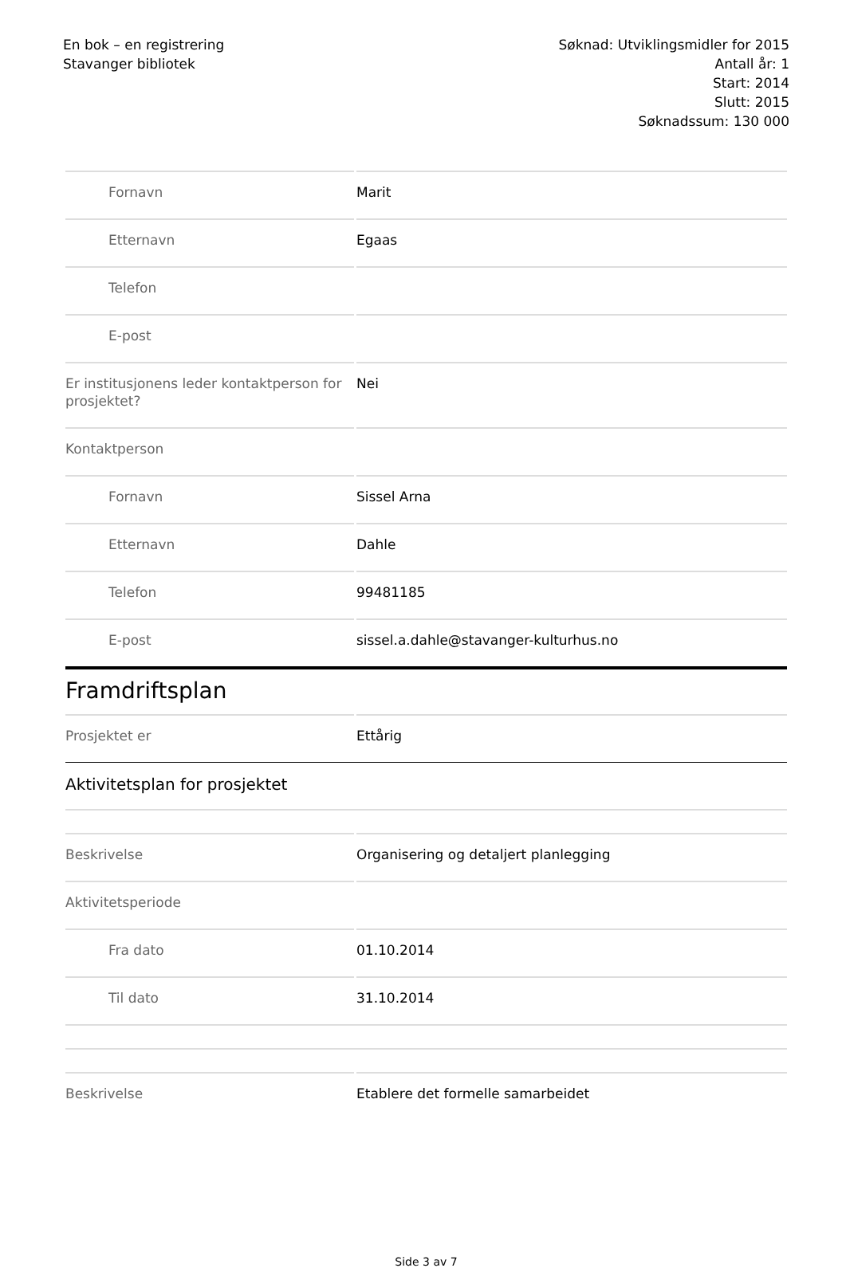En bok – en registrering
Stavanger bibliotek
Søknad: Utviklingsmidler for 2015
Antall år: 1
Start: 2014
Slutt: 2015
Søknadssum: 130 000
| Fornavn | Marit |
| Etternavn | Egaas |
| Telefon | |
| E-post | |
| Er institusjonens leder kontaktperson for prosjektet? | Nei |
| Kontaktperson | |
| Fornavn | Sissel Arna |
| Etternavn | Dahle |
| Telefon | 99481185 |
| E-post | sissel.a.dahle@stavanger-kulturhus.no |
| Framdriftsplan | |
| Prosjektet er | Ettårig |
| Aktivitetsplan for prosjektet | |
| Beskrivelse | Organisering og detaljert planlegging |
| Aktivitetsperiode | |
| Fra dato | 01.10.2014 |
| Til dato | 31.10.2014 |
| Beskrivelse | Etablere det formelle samarbeidet |
Side 3 av 7